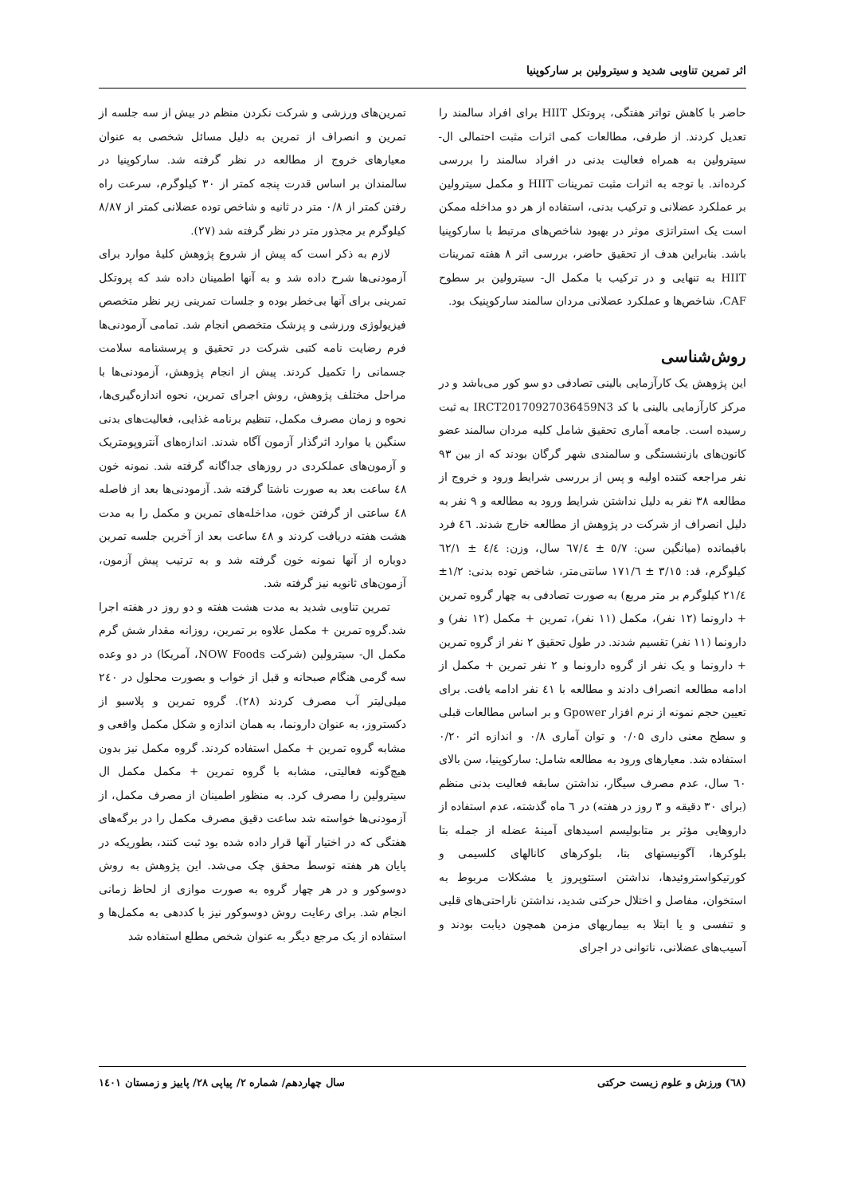اثر تمرین تناوبی شدید و سیترولین بر سارکوپنیا
حاضر با کاهش تواتر هفتگی، پروتکل HIIT برای افراد سالمند را تعدیل کردند. از طرفی، مطالعات کمی اثرات مثبت احتمالی ال-سیترولین به همراه فعالیت بدنی در افراد سالمند را بررسی کرده‌اند. با توجه به اثرات مثبت تمرینات HIIT و مکمل سیترولین بر عملکرد عضلانی و ترکیب بدنی، استفاده از هر دو مداخله ممکن است یک استراتژی موثر در بهبود شاخص‌های مرتبط با سارکوپنیا باشد. بنابراین هدف از تحقیق حاضر، بررسی اثر ۸ هفته تمرینات HIIT به تنهایی و در ترکیب با مکمل ال- سیترولین بر سطوح CAF، شاخص‌ها و عملکرد عضلانی مردان سالمند سارکوپنیک بود.
روش‌شناسی
این پژوهش یک کارآزمایی بالینی تصادفی دو سو کور می‌باشد و در مرکز کارآزمایی بالینی با کد IRCT20170927036459N3 به ثبت رسیده است. جامعه آماری تحقیق شامل کلیه مردان سالمند عضو کانون‌های بازنشستگی و سالمندی شهر گرگان بودند که از بین ۹۳ نفر مراجعه کننده اولیه و پس از بررسی شرایط ورود و خروج از مطالعه ۳۸ نفر به دلیل نداشتن شرایط ورود به مطالعه و ۹ نفر به دلیل انصراف از شرکت در پژوهش از مطالعه خارج شدند. ٤٦ فرد باقیمانده (میانگین سن: ٥/٧ ± ٦٧/٤ سال، وزن: ٤/٤ ± ٦٢/١ کیلوگرم، قد: ٣/١٥ ± ١٧١/٦ سانتی‌متر، شاخص توده بدنی: ١/٢± ٢١/٤ کیلوگرم بر متر مربع) به صورت تصادفی به چهار گروه تمرین + دارونما (۱۲ نفر)، مکمل (۱۱ نفر)، تمرین + مکمل (۱۲ نفر) و دارونما (۱۱ نفر) تقسیم شدند. در طول تحقیق ۲ نفر از گروه تمرین + دارونما و یک نفر از گروه دارونما و ۲ نفر تمرین + مکمل از ادامه مطالعه انصراف دادند و مطالعه با ٤١ نفر ادامه یافت. برای تعیین حجم نمونه از نرم افزار Gpower و بر اساس مطالعات قبلی و سطح معنی داری ۰/۰۵ و توان آماری ۰/۸ و اندازه اثر ۰/۲۰ استفاده شد. معیارهای ورود به مطالعه شامل: سارکوپنیا، سن بالای ٦٠ سال، عدم مصرف سیگار، نداشتن سابقه فعالیت بدنی منظم (برای ۳۰ دقیقه و ۳ روز در هفته) در ٦ ماه گذشته، عدم استفاده از داروهایی مؤثر بر متابولیسم اسیدهای آمینهٔ عضله از جمله بتا بلوکرها، آگونیستهای بتا، بلوکرهای کانالهای کلسیمی و کورتیکواستروئیدها، نداشتن استئوپروز یا مشکلات مربوط به استخوان، مفاصل و اختلال حرکتی شدید، نداشتن ناراحتی‌های قلبی و تنفسی و یا ابتلا به بیماریهای مزمن همچون دیابت بودند و آسیب‌های عضلانی، ناتوانی در اجرای
تمرین‌های ورزشی و شرکت نکردن منظم در بیش از سه جلسه از تمرین و انصراف از تمرین به دلیل مسائل شخصی به عنوان معیارهای خروج از مطالعه در نظر گرفته شد. سارکوپنیا در سالمندان بر اساس قدرت پنجه کمتر از ۳۰ کیلوگرم، سرعت راه رفتن کمتر از ۰/۸ متر در ثانیه و شاخص توده عضلانی کمتر از ۸/۸۷ کیلوگرم بر مجذور متر در نظر گرفته شد (۲۷).
لازم به ذکر است که پیش از شروع پژوهش کلیهٔ موارد برای آزمودنی‌ها شرح داده شد و به آنها اطمینان داده شد که پروتکل تمرینی برای آنها بی‌خطر بوده و جلسات تمرینی زیر نظر متخصص فیزیولوژی ورزشی و پزشک متخصص انجام شد. تمامی آزمودنی‌ها فرم رضایت نامه کتبی شرکت در تحقیق و پرسشنامه سلامت جسمانی را تکمیل کردند. پیش از انجام پژوهش، آزمودنی‌ها با مراحل مختلف پژوهش، روش اجرای تمرین، نحوه اندازه‌گیری‌ها، نحوه و زمان مصرف مکمل، تنظیم برنامه غذایی، فعالیت‌های بدنی سنگین یا موارد اثرگذار آزمون آگاه شدند. اندازه‌های آنتروپومتریک و آزمون‌های عملکردی در روزهای جداگانه گرفته شد. نمونه خون ٤٨ ساعت بعد به صورت ناشتا گرفته شد. آزمودنی‌ها بعد از فاصله ٤٨ ساعتی از گرفتن خون، مداخله‌های تمرین و مکمل را به مدت هشت هفته دریافت کردند و ٤٨ ساعت بعد از آخرین جلسه تمرین دوباره از آنها نمونه خون گرفته شد و به ترتیب پیش آزمون، آزمون‌های ثانویه نیز گرفته شد.
تمرین تناوبی شدید به مدت هشت هفته و دو روز در هفته اجرا شد.گروه تمرین + مکمل علاوه بر تمرین، روزانه مقدار شش گرم مکمل ال- سیترولین (شرکت NOW Foods، آمریکا) در دو وعده سه گرمی هنگام صبحانه و قبل از خواب و بصورت محلول در ۲٤۰ میلی‌لیتر آب مصرف کردند (۲۸). گروه تمرین و پلاسبو از دکستروز، به عنوان دارونما، به همان اندازه و شکل مکمل واقعی و مشابه گروه تمرین + مکمل استفاده کردند. گروه مکمل نیز بدون هیچ‌گونه فعالیتی، مشابه با گروه تمرین + مکمل مکمل ال سیترولین را مصرف کرد. به منظور اطمینان از مصرف مکمل، از آزمودنی‌ها خواسته شد ساعت دقیق مصرف مکمل را در برگه‌های هفتگی که در اختیار آنها قرار داده شده بود ثبت کنند، بطوریکه در پایان هر هفته توسط محقق چک می‌شد. این پژوهش به روش دوسوکور و در هر چهار گروه به صورت موازی از لحاظ زمانی انجام شد. برای رعایت روش دوسوکور نیز با کددهی به مکمل‌ها و استفاده از یک مرجع دیگر به عنوان شخص مطلع استفاده شد
(٦٨) ورزش و علوم زیست حرکتی سال چهاردهم/ شماره ۲/ پیاپی ۲۸/ پاییز و زمستان ۱٤۰۱